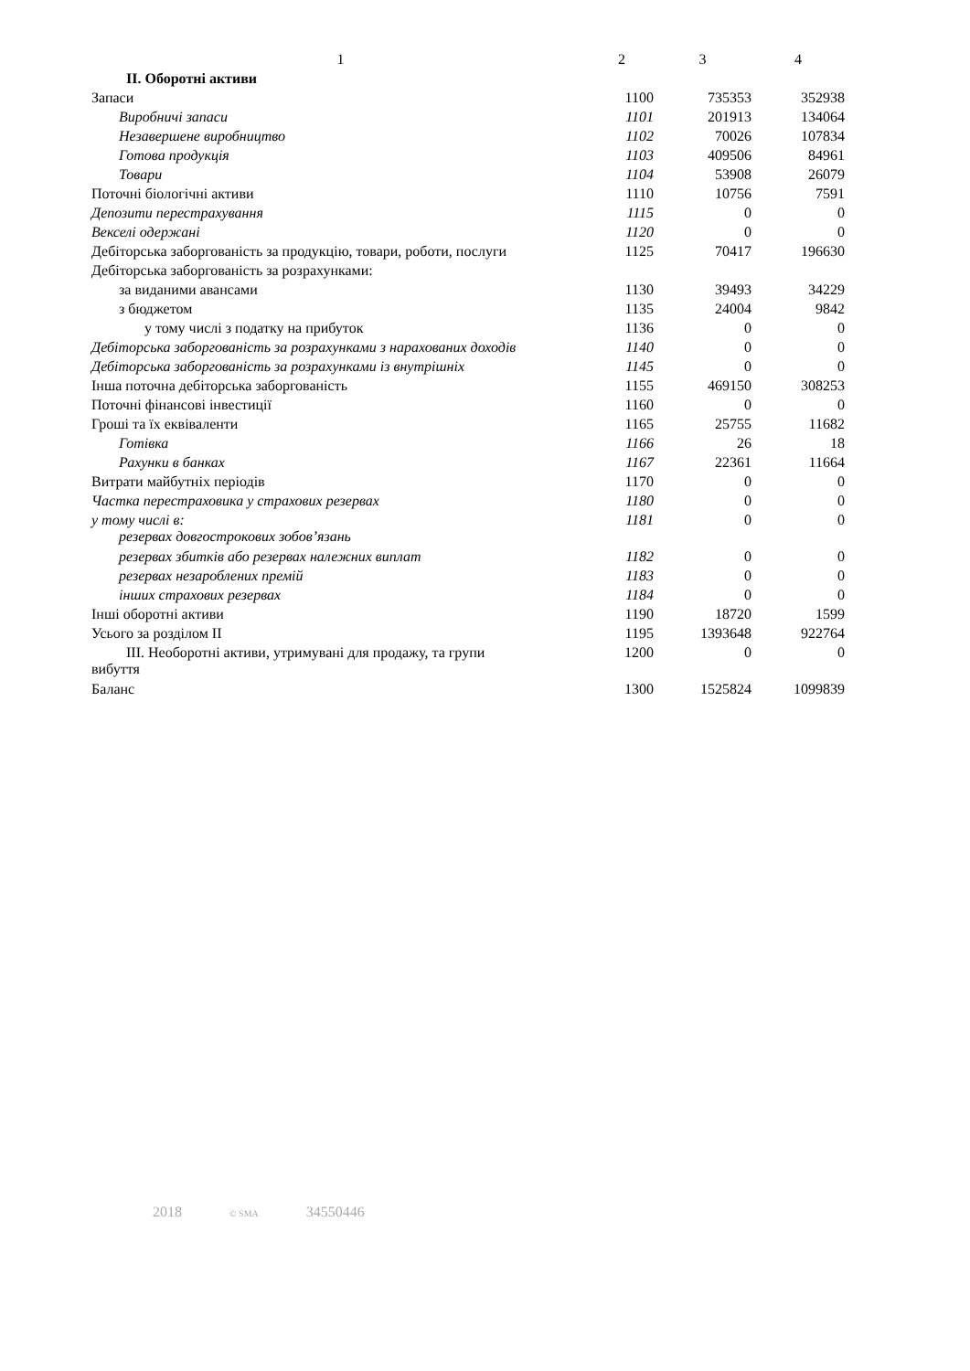| 1 | 2 | 3 | 4 |
| --- | --- | --- | --- |
| II. Оборотні активи | | | |
| Запаси | 1100 | 735353 | 352938 |
| Виробничі запаси | 1101 | 201913 | 134064 |
| Незавершене виробництво | 1102 | 70026 | 107834 |
| Готова продукція | 1103 | 409506 | 84961 |
| Товари | 1104 | 53908 | 26079 |
| Поточні біологічні активи | 1110 | 10756 | 7591 |
| Депозити перестрахування | 1115 | 0 | 0 |
| Векселі одержані | 1120 | 0 | 0 |
| Дебіторська заборгованість за продукцію, товари, роботи, послуги | 1125 | 70417 | 196630 |
| Дебіторська заборгованість за розрахунками: | | | |
| за виданими авансами | 1130 | 39493 | 34229 |
| з бюджетом | 1135 | 24004 | 9842 |
| у тому числі з податку на прибуток | 1136 | 0 | 0 |
| Дебіторська заборгованість за розрахунками з нарахованих доходів | 1140 | 0 | 0 |
| Дебіторська заборгованість за розрахунками із внутрішніх | 1145 | 0 | 0 |
| Інша поточна дебіторська заборгованість | 1155 | 469150 | 308253 |
| Поточні фінансові інвестиції | 1160 | 0 | 0 |
| Гроші та їх еквіваленти | 1165 | 25755 | 11682 |
| Готівка | 1166 | 26 | 18 |
| Рахунки в банках | 1167 | 22361 | 11664 |
| Витрати майбутніх періодів | 1170 | 0 | 0 |
| Частка перестраховика у страхових резервах | 1180 | 0 | 0 |
| у тому числі в: резервах довгострокових зобов’язань | 1181 | 0 | 0 |
| резервах збитків або резервах належних виплат | 1182 | 0 | 0 |
| резервах незароблених премій | 1183 | 0 | 0 |
| інших страхових резервах | 1184 | 0 | 0 |
| Інші оборотні активи | 1190 | 18720 | 1599 |
| Усього за розділом II | 1195 | 1393648 | 922764 |
| III. Необоротні активи, утримувані для продажу, та групи вибуття | 1200 | 0 | 0 |
| Баланс | 1300 | 1525824 | 1099839 |
2018 © SMA 34550446